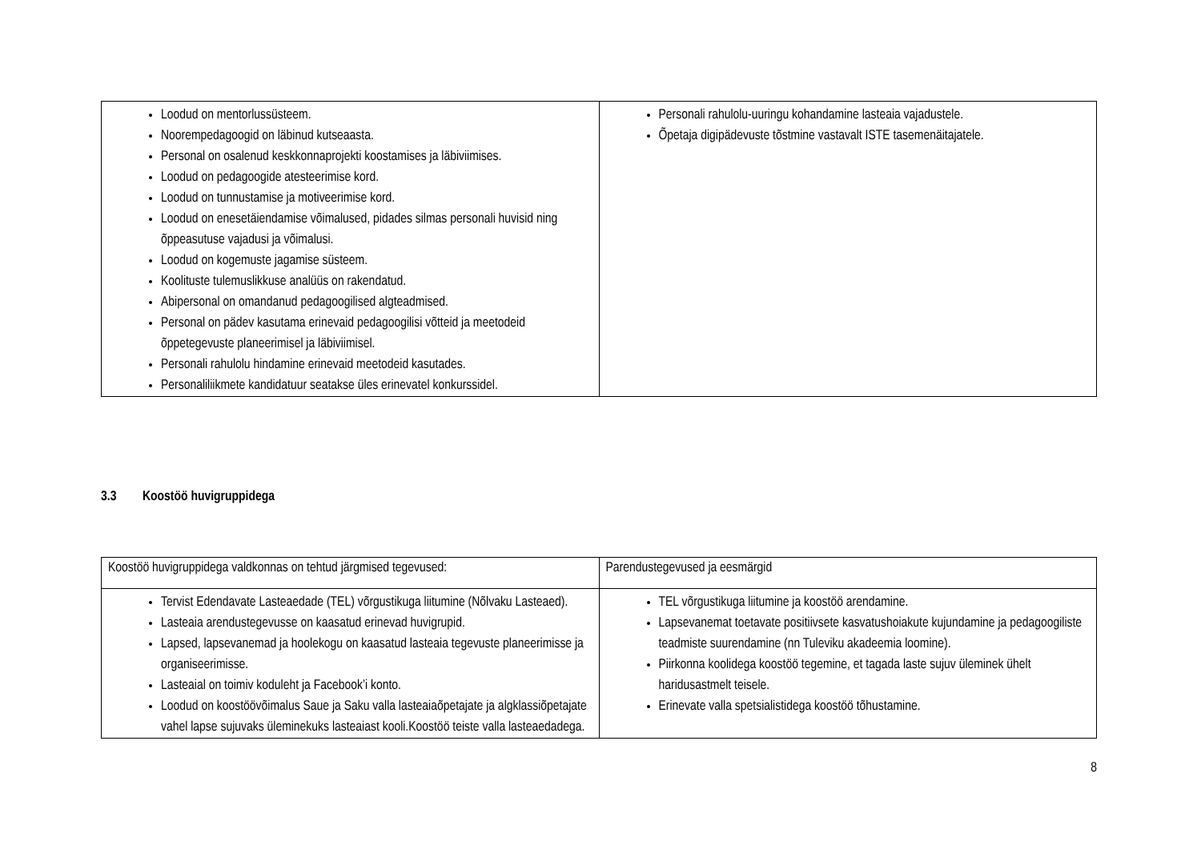| Loodud on mentorlussüsteem. Noorempedagoogid on läbinud kutseaasta. Personal on osalenud keskkonnaprojekti koostamises ja läbiviimises. Loodud on pedagoogide atesteerimise kord. Loodud on tunnustamise ja motiveerimise kord. Loodud on enesetäiendamise võimalused, pidades silmas personali huvisid ning õppeasutuse vajadusi ja võimalusi. Loodud on kogemuste jagamise süsteem. Koolituste tulemuslikkuse analüüs on rakendatud. Abipersonal on omandanud pedagoogilised algteadmised. Personal on pädev kasutama erinevaid pedagoogilisi võtteid ja meetodeid õppetegevuste planeerimisel ja läbiviimisel. Personali rahulolu hindamine erinevaid meetodeid kasutades. Personaliliikmete kandidatuur seatakse üles erinevatel konkurssidel. | Personali rahulolu-uuringu kohandamine lasteaia vajadustele. Õpetaja digipädevuste tõstmine vastavalt ISTE tasemenäitajatele. |
3.3 Koostöö huvigruppidega
| Koostöö huvigruppidega valdkonnas on tehtud järgmised tegevused: | Parendustegevused ja eesmärgid |
| Tervist Edendavate Lasteaedade (TEL) võrgustikuga liitumine (Nõlvaku Lasteaed). Lasteaia arendustegevusse on kaasatud erinevad huvigrupid. Lapsed, lapsevanemad ja hoolekogu on kaasatud lasteaia tegevuste planeerimisse ja organiseerimisse. Lasteaial on toimiv koduleht ja Facebook’i konto. Loodud on koostöövõimalus Saue ja Saku valla lasteaiaõpetajate ja algklassiõpetajate vahel lapse sujuvaks üleminekuks lasteaiast kooli.Koostöö teiste valla lasteaedadega. | TEL võrgustikuga liitumine ja koostöö arendamine. Lapsevanemat toetavate positiivsete kasvatushoiakute kujundamine ja pedagoogiliste teadmiste suurendamine (nn Tuleviku akadeemia loomine). Piirkonna koolidega koostöö tegemine, et tagada laste sujuv üleminek ühelt haridusastmelt teisele. Erinevate valla spetsialistidega koostöö tõhustamine. |
8